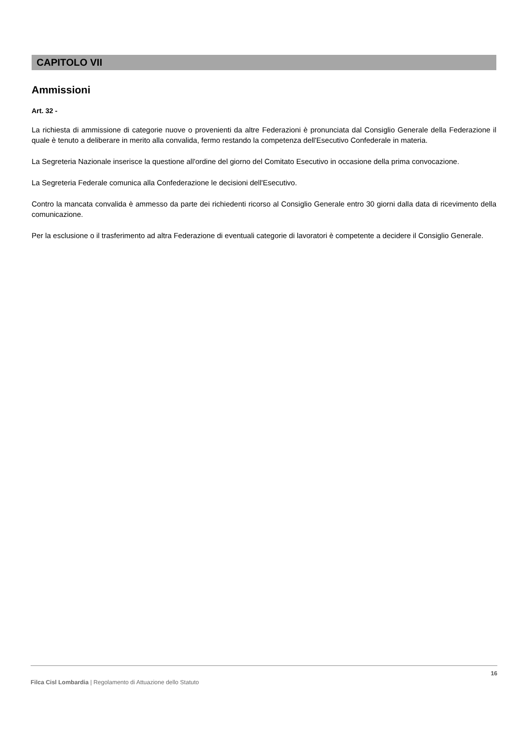CAPITOLO VII
Ammissioni
Art. 32 -
La richiesta di ammissione di categorie nuove o provenienti da altre Federazioni è pronunciata dal Consiglio Generale della Federazione il quale è tenuto a deliberare in merito alla convalida, fermo restando la competenza dell'Esecutivo Confederale in materia.
La Segreteria Nazionale inserisce la questione all'ordine del giorno del Comitato Esecutivo in occasione della prima convocazione.
La Segreteria Federale comunica alla Confederazione le decisioni dell'Esecutivo.
Contro la mancata convalida è ammesso da parte dei richiedenti ricorso al Consiglio Generale entro 30 giorni dalla data di ricevimento della comunicazione.
Per la esclusione o il trasferimento ad altra Federazione di eventuali categorie di lavoratori è competente a decidere il Consiglio Generale.
16
Filca Cisl Lombardia | Regolamento di Attuazione dello Statuto